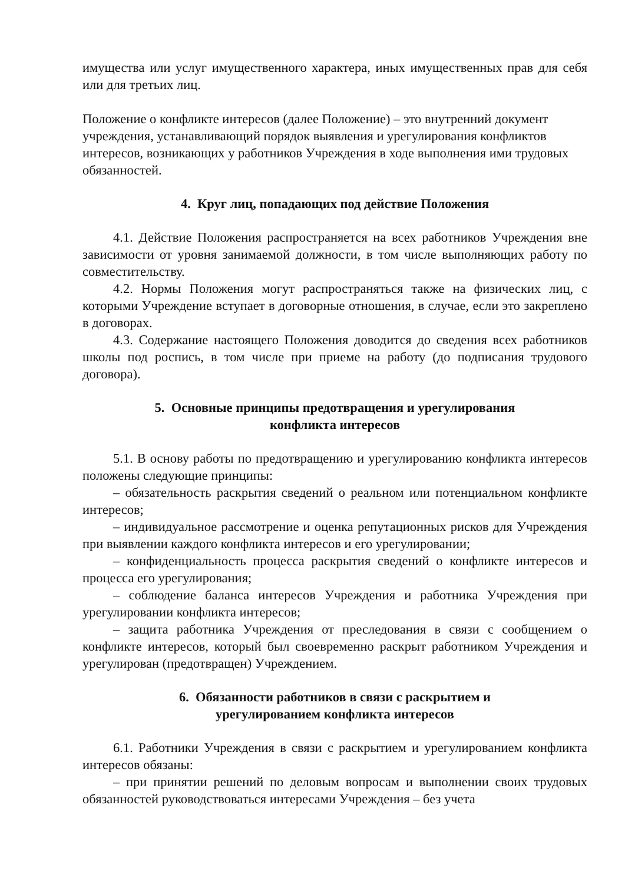имущества или услуг имущественного характера, иных имущественных прав для себя или для третьих лиц.
Положение о конфликте интересов (далее Положение) – это внутренний документ учреждения, устанавливающий порядок выявления и урегулирования конфликтов интересов, возникающих у работников Учреждения в ходе выполнения ими трудовых обязанностей.
4. Круг лиц, попадающих под действие Положения
4.1. Действие Положения распространяется на всех работников Учреждения вне зависимости от уровня занимаемой должности, в том числе выполняющих работу по совместительству.
4.2. Нормы Положения могут распространяться также на физических лиц, с которыми Учреждение вступает в договорные отношения, в случае, если это закреплено в договорах.
4.3. Содержание настоящего Положения доводится до сведения всех работников школы под роспись, в том числе при приеме на работу (до подписания трудового договора).
5. Основные принципы предотвращения и урегулирования
конфликта интересов
5.1. В основу работы по предотвращению и урегулированию конфликта интересов положены следующие принципы:
– обязательность раскрытия сведений о реальном или потенциальном конфликте интересов;
– индивидуальное рассмотрение и оценка репутационных рисков для Учреждения при выявлении каждого конфликта интересов и его урегулировании;
– конфиденциальность процесса раскрытия сведений о конфликте интересов и процесса его урегулирования;
– соблюдение баланса интересов Учреждения и работника Учреждения при урегулировании конфликта интересов;
– защита работника Учреждения от преследования в связи с сообщением о конфликте интересов, который был своевременно раскрыт работником Учреждения и урегулирован (предотвращен) Учреждением.
6. Обязанности работников в связи с раскрытием и
урегулированием конфликта интересов
6.1. Работники Учреждения в связи с раскрытием и урегулированием конфликта интересов обязаны:
– при принятии решений по деловым вопросам и выполнении своих трудовых обязанностей руководствоваться интересами Учреждения – без учета